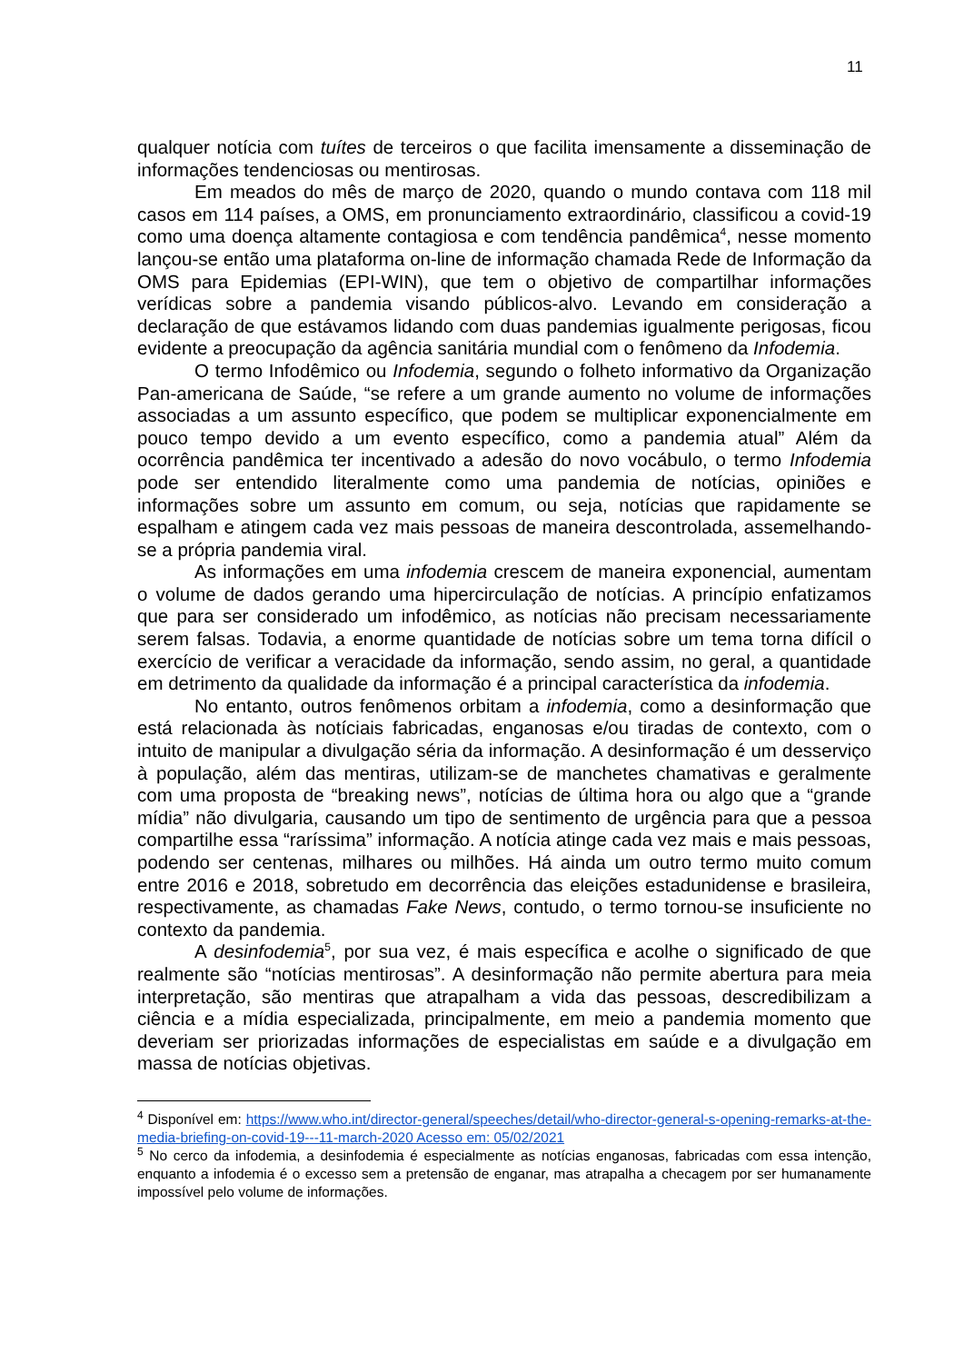11
qualquer notícia com tuítes de terceiros o que facilita imensamente a disseminação de informações tendenciosas ou mentirosas.
Em meados do mês de março de 2020, quando o mundo contava com 118 mil casos em 114 países, a OMS, em pronunciamento extraordinário, classificou a covid-19 como uma doença altamente contagiosa e com tendência pandêmica<sup>4</sup>, nesse momento lançou-se então uma plataforma on-line de informação chamada Rede de Informação da OMS para Epidemias (EPI-WIN), que tem o objetivo de compartilhar informações verídicas sobre a pandemia visando públicos-alvo. Levando em consideração a declaração de que estávamos lidando com duas pandemias igualmente perigosas, ficou evidente a preocupação da agência sanitária mundial com o fenômeno da Infodemia.
O termo Infodêmico ou Infodemia, segundo o folheto informativo da Organização Pan-americana de Saúde, “se refere a um grande aumento no volume de informações associadas a um assunto específico, que podem se multiplicar exponencialmente em pouco tempo devido a um evento específico, como a pandemia atual” Além da ocorrência pandêmica ter incentivado a adesão do novo vocábulo, o termo Infodemia pode ser entendido literalmente como uma pandemia de notícias, opiniões e informações sobre um assunto em comum, ou seja, notícias que rapidamente se espalham e atingem cada vez mais pessoas de maneira descontrolada, assemelhando-se a própria pandemia viral.
As informações em uma infodemia crescem de maneira exponencial, aumentam o volume de dados gerando uma hipercirculação de notícias. A princípio enfatizamos que para ser considerado um infodêmico, as notícias não precisam necessariamente serem falsas. Todavia, a enorme quantidade de notícias sobre um tema torna difícil o exercício de verificar a veracidade da informação, sendo assim, no geral, a quantidade em detrimento da qualidade da informação é a principal característica da infodemia.
No entanto, outros fenômenos orbitam a infodemia, como a desinformação que está relacionada às notíciais fabricadas, enganosas e/ou tiradas de contexto, com o intuito de manipular a divulgação séria da informação. A desinformação é um desserviço à população, além das mentiras, utilizam-se de manchetes chamativas e geralmente com uma proposta de “breaking news”, notícias de última hora ou algo que a “grande mídia” não divulgaria, causando um tipo de sentimento de urgência para que a pessoa compartilhe essa “raríssima” informação. A notícia atinge cada vez mais e mais pessoas, podendo ser centenas, milhares ou milhões. Há ainda um outro termo muito comum entre 2016 e 2018, sobretudo em decorrência das eleições estadunidense e brasileira, respectivamente, as chamadas Fake News, contudo, o termo tornou-se insuficiente no contexto da pandemia.
A desinfodemia<sup>5</sup>, por sua vez, é mais específica e acolhe o significado de que realmente são “notícias mentirosas”. A desinformação não permite abertura para meia interpretação, são mentiras que atrapalham a vida das pessoas, descredibilizam a ciência e a mídia especializada, principalmente, em meio a pandemia momento que deveriam ser priorizadas informações de especialistas em saúde e a divulgação em massa de notícias objetivas.
<sup>4</sup> Disponível em: https://www.who.int/director-general/speeches/detail/who-director-general-s-opening-remarks-at-the-media-briefing-on-covid-19---11-march-2020 Acesso em: 05/02/2021
<sup>5</sup> No cerco da infodemia, a desinfodemia é especialmente as notícias enganosas, fabricadas com essa intenção, enquanto a infodemia é o excesso sem a pretensão de enganar, mas atrapalha a checagem por ser humanamente impossível pelo volume de informações.